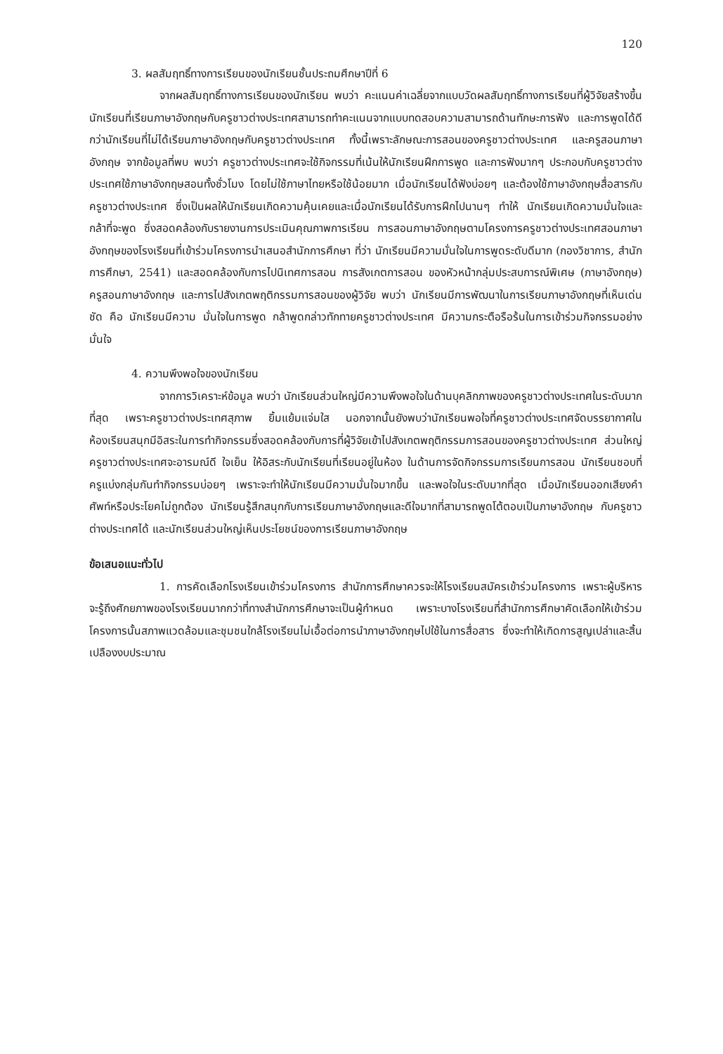120
3. ผลสัมฤทธิ์ทางการเรียนของนักเรียนชั้นประถมศึกษาปีที่ 6
จากผลสัมฤทธิ์ทางการเรียนของนักเรียน พบว่า คะแนนค่าเฉลี่ยจากแบบวัดผลสัมฤทธิ์ทางการเรียนที่ผู้วิจัยสร้างขึ้น นักเรียนที่เรียนภาษาอังกฤษกับครูชาวต่างประเทศสามารถทำคะแนนจากแบบทดสอบความสามารถด้านทักษะการฟัง และการพูดได้ดีกว่านักเรียนที่ไม่ได้เรียนภาษาอังกฤษกับครูชาวต่างประเทศ ทั้งนี้เพราะลักษณะการสอนของครูชาวต่างประเทศ และครูสอนภาษาอังกฤษ จากข้อมูลที่พบ พบว่า ครูชาวต่างประเทศจะใช้กิจกรรมที่เน้นให้นักเรียนฝึกการพูด และการฟังมากๆ ประกอบกับครูชาวต่างประเทศใช้ภาษาอังกฤษสอนทั้งชั่วโมง โดยไม่ใช้ภาษาไทยหรือใช้น้อยมาก เมื่อนักเรียนได้ฟังบ่อยๆ และต้องใช้ภาษาอังกฤษสื่อสารกับครูชาวต่างประเทศ ซึ่งเป็นผลให้นักเรียนเกิดความคุ้นเคยและเมื่อนักเรียนได้รับการฝึกไปนานๆ ทำให้ นักเรียนเกิดความมั่นใจและกล้าที่จะพูด ซึ่งสอดคล้องกับรายงานการประเมินคุณภาพการเรียน การสอนภาษาอังกฤษตามโครงการครูชาวต่างประเทศสอนภาษาอังกฤษของโรงเรียนที่เข้าร่วมโครงการนำเสนอสำนักการศึกษา ที่ว่า นักเรียนมีความมั่นใจในการพูดระดับดีมาก (กองวิชาการ, สำนักการศึกษา, 2541) และสอดคล้องกับการไปนิเทศการสอน การสังเกตการสอน ของหัวหน้ากลุ่มประสบการณ์พิเศษ (ภาษาอังกฤษ) ครูสอนภาษาอังกฤษ และการไปสังเกตพฤติกรรมการสอนของผู้วิจัย พบว่า นักเรียนมีการพัฒนาในการเรียนภาษาอังกฤษที่เห็นเด่นชัด คือ นักเรียนมีความ มั่นใจในการพูด กล้าพูดกล่าวทักทายครูชาวต่างประเทศ มีความกระตือรือร้นในการเข้าร่วมกิจกรรมอย่างมั่นใจ
4. ความพึงพอใจของนักเรียน
จากการวิเคราะห์ข้อมูล พบว่า นักเรียนส่วนใหญ่มีความพึงพอใจในด้านบุคลิกภาพของครูชาวต่างประเทศในระดับมากที่สุด เพราะครูชาวต่างประเทศสุภาพ ยิ้มแย้มแจ่มใส นอกจากนั้นยังพบว่านักเรียนพอใจที่ครูชาวต่างประเทศจัดบรรยากาศในห้องเรียนสนุกมีอิสระในการทำกิจกรรมซึ่งสอดคล้องกับการที่ผู้วิจัยเข้าไปสังเกตพฤติกรรมการสอนของครูชาวต่างประเทศ ส่วนใหญ่ครูชาวต่างประเทศจะอารมณ์ดี ใจเย็น ให้อิสระกับนักเรียนที่เรียนอยู่ในห้อง ในด้านการจัดกิจกรรมการเรียนการสอน นักเรียนชอบที่ครูแบ่งกลุ่มกันทำกิจกรรมบ่อยๆ เพราะจะทำให้นักเรียนมีความมั่นใจมากขึ้น และพอใจในระดับมากที่สุด เมื่อนักเรียนออกเสียงคำศัพท์หรือประโยคไม่ถูกต้อง นักเรียนรู้สึกสนุกกับการเรียนภาษาอังกฤษและดีใจมากที่สามารถพูดโต้ตอบเป็นภาษาอังกฤษ กับครูชาวต่างประเทศได้ และนักเรียนส่วนใหญ่เห็นประโยชน์ของการเรียนภาษาอังกฤษ
ข้อเสนอแนะทั่วไป
1. การคัดเลือกโรงเรียนเข้าร่วมโครงการ สำนักการศึกษาควรจะให้โรงเรียนสมัครเข้าร่วมโครงการ เพราะผู้บริหารจะรู้ถึงศักยภาพของโรงเรียนมากกว่าที่ทางสำนักการศึกษาจะเป็นผู้กำหนด เพราะบางโรงเรียนที่สำนักการศึกษาคัดเลือกให้เข้าร่วมโครงการนั้นสภาพแวดล้อมและชุมชนใกล้โรงเรียนไม่เอื้อต่อการนำภาษาอังกฤษไปใช้ในการสื่อสาร ซึ่งจะทำให้เกิดการสูญเปล่าและสิ้นเปลืองงบประมาณ